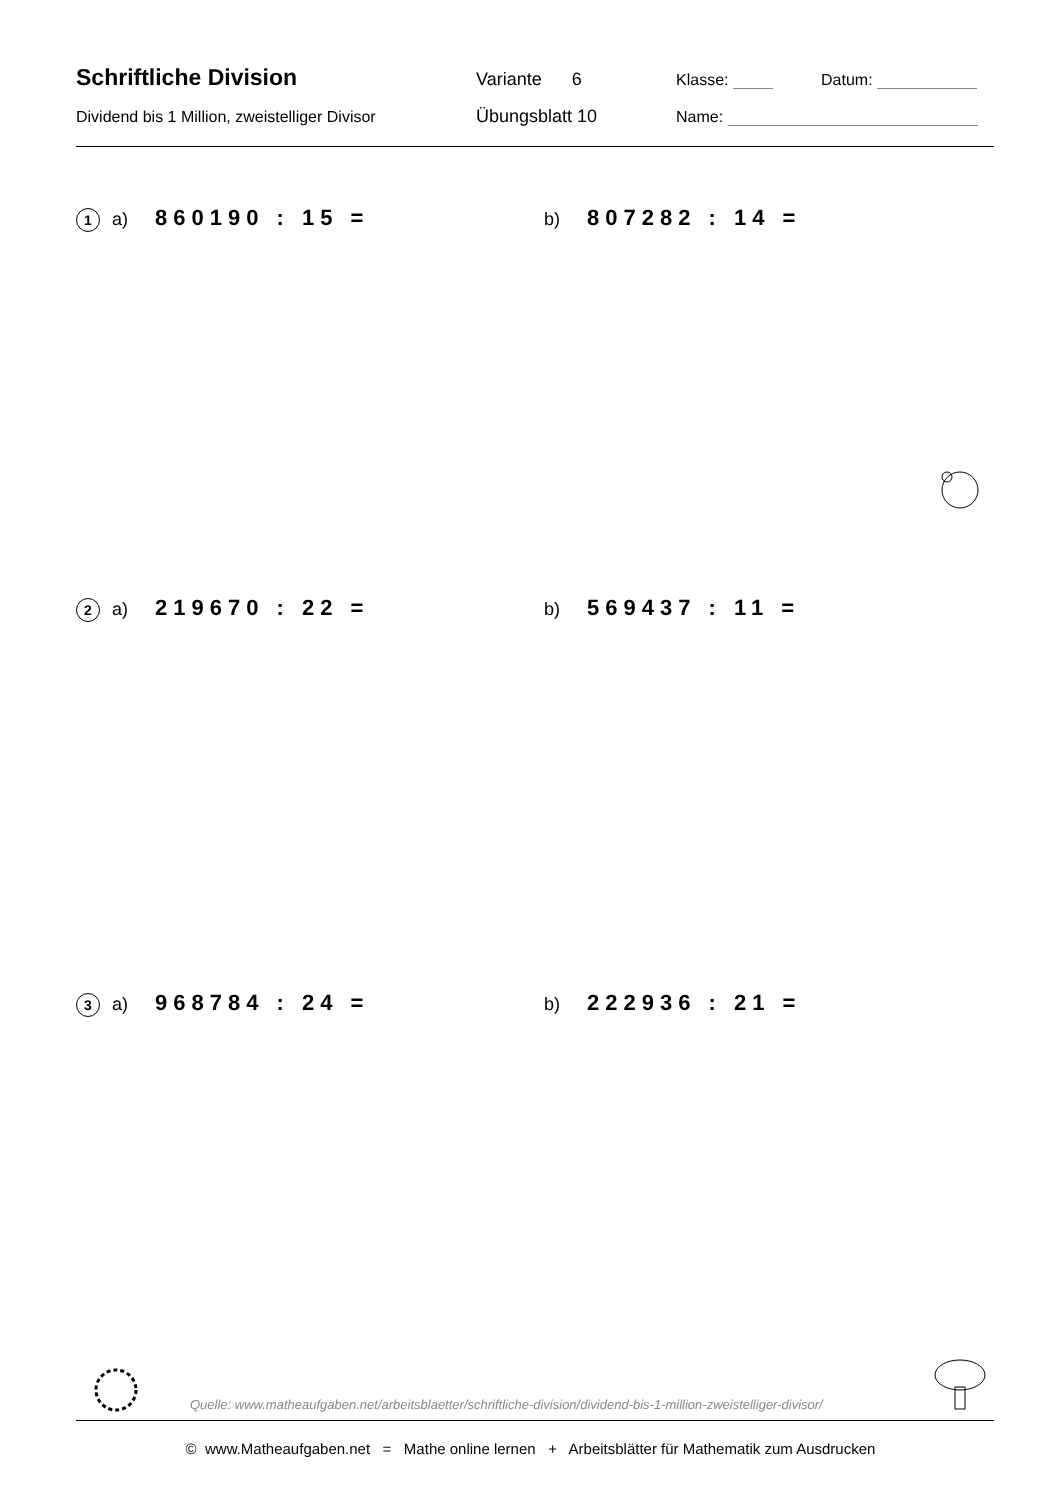Schriftliche Division Variante 6 Klasse: Datum:
Dividend bis 1 Million, zweistelliger Divisor Übungsblatt 10 Name:
1 a) 860190 : 15 =
b) 807282 : 14 =
2 a) 219670 : 22 =
b) 569437 : 11 =
3 a) 968784 : 24 =
b) 222936 : 21 =
Quelle: www.matheaufgaben.net/arbeitsblaetter/schriftliche-division/dividend-bis-1-million-zweistelliger-divisor/
© www.Matheaufgaben.net = Mathe online lernen + Arbeitsblätter für Mathematik zum Ausdrucken